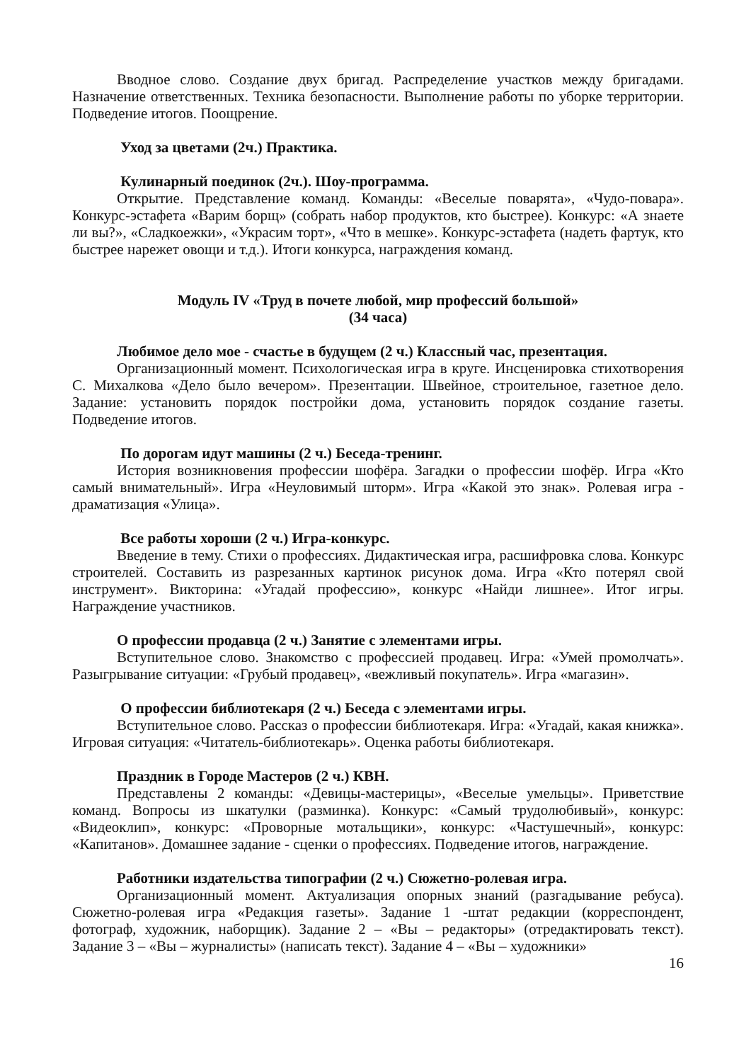Вводное слово. Создание двух бригад. Распределение участков между бригадами. Назначение ответственных. Техника безопасности. Выполнение работы по уборке территории. Подведение итогов. Поощрение.
Уход за цветами (2ч.) Практика.
Кулинарный поединок (2ч.). Шоу-программа.
Открытие. Представление команд. Команды: «Веселые поварята», «Чудо-повара». Конкурс-эстафета «Варим борщ» (собрать набор продуктов, кто быстрее). Конкурс: «А знаете ли вы?», «Сладкоежки», «Украсим торт», «Что в мешке». Конкурс-эстафета (надеть фартук, кто быстрее нарежет овощи и т.д.). Итоги конкурса, награждения команд.
Модуль IV «Труд в почете любой, мир профессий большой»
(34 часа)
Любимое дело мое - счастье в будущем (2 ч.) Классный час, презентация.
Организационный момент. Психологическая игра в круге. Инсценировка стихотворения С. Михалкова «Дело было вечером». Презентации. Швейное, строительное, газетное дело. Задание: установить порядок постройки дома, установить порядок создание газеты. Подведение итогов.
По дорогам идут машины (2 ч.) Беседа-тренинг.
История возникновения профессии шофёра. Загадки о профессии шофёр. Игра «Кто самый внимательный». Игра «Неуловимый шторм». Игра «Какой это знак». Ролевая игра - драматизация «Улица».
Все работы хороши (2 ч.) Игра-конкурс.
Введение в тему. Стихи о профессиях. Дидактическая игра, расшифровка слова. Конкурс строителей. Составить из разрезанных картинок рисунок дома. Игра «Кто потерял свой инструмент». Викторина: «Угадай профессию», конкурс «Найди лишнее». Итог игры. Награждение участников.
О профессии продавца (2 ч.) Занятие с элементами игры.
Вступительное слово. Знакомство с профессией продавец. Игра: «Умей промолчать». Разыгрывание ситуации: «Грубый продавец», «вежливый покупатель». Игра «магазин».
О профессии библиотекаря (2 ч.) Беседа с элементами игры.
Вступительное слово. Рассказ о профессии библиотекаря. Игра: «Угадай, какая книжка». Игровая ситуация: «Читатель-библиотекарь». Оценка работы библиотекаря.
Праздник в Городе Мастеров (2 ч.) КВН.
Представлены 2 команды: «Девицы-мастерицы», «Веселые умельцы». Приветствие команд. Вопросы из шкатулки (разминка). Конкурс: «Самый трудолюбивый», конкурс: «Видеоклип», конкурс: «Проворные мотальщики», конкурс: «Частушечный», конкурс: «Капитанов». Домашнее задание - сценки о профессиях. Подведение итогов, награждение.
Работники издательства типографии (2 ч.) Сюжетно-ролевая игра.
Организационный момент. Актуализация опорных знаний (разгадывание ребуса). Сюжетно-ролевая игра «Редакция газеты». Задание 1 -штат редакции (корреспондент, фотограф, художник, наборщик). Задание 2 – «Вы – редакторы» (отредактировать текст). Задание 3 – «Вы – журналисты» (написать текст). Задание 4 – «Вы – художники»
16